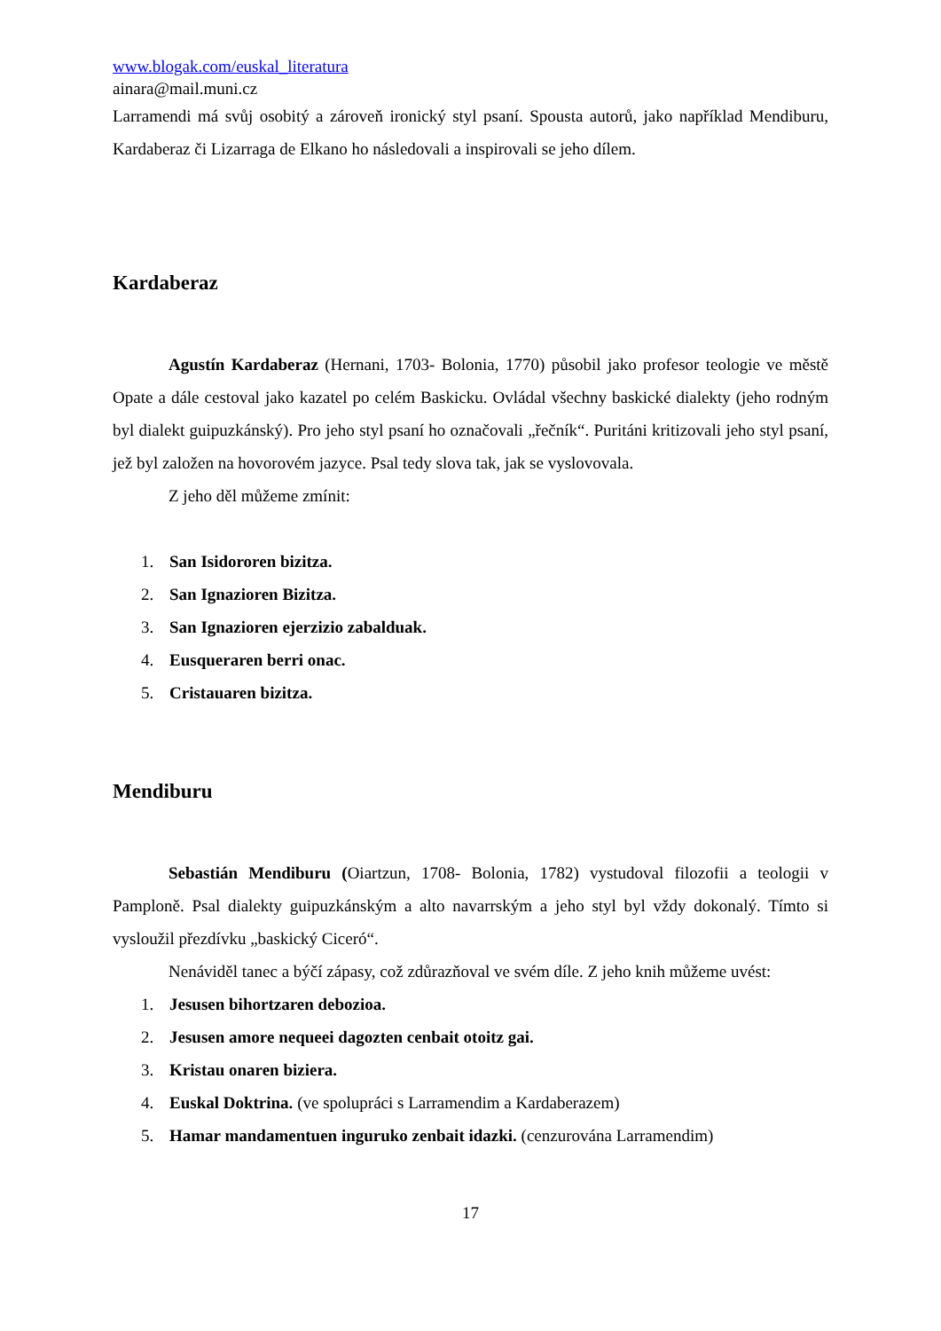www.blogak.com/euskal_literatura
ainara@mail.muni.cz
Larramendi má svůj osobitý a zároveň ironický styl psaní. Spousta autorů, jako například Mendiburu, Kardaberaz či Lizarraga de Elkano ho následovali a inspirovali se jeho dílem.
Kardaberaz
Agustín Kardaberaz (Hernani, 1703- Bolonia, 1770) působil jako profesor teologie ve městě Opate a dále cestoval jako kazatel po celém Baskicku. Ovládal všechny baskické dialekty (jeho rodným byl dialekt guipuzkánský). Pro jeho styl psaní ho označovali „řečník“. Puritáni kritizovali jeho styl psaní, jež byl založen na hovorovém jazyce. Psal tedy slova tak, jak se vyslovovala.
Z jeho děl můžeme zmínit:
1. San Isidororen bizitza.
2. San Ignazioren Bizitza.
3. San Ignazioren ejerzizio zabalduak.
4. Eusqueraren berri onac.
5. Cristauaren bizitza.
Mendiburu
Sebastián Mendiburu (Oiartzun, 1708- Bolonia, 1782) vystudoval filozofii a teologii v Pamploně. Psal dialekty guipuzkánským a alto navarrským a jeho styl byl vždy dokonalý. Tímto si vysloužil přezdívku „baskický Ciceró“.
Nenáviděl tanec a býčí zápasy, což zdůrazňoval ve svém díle. Z jeho knih můžeme uvést:
1. Jesusen bihortzaren debozioa.
2. Jesusen amore nequeei dagozten cenbait otoitz gai.
3. Kristau onaren biziera.
4. Euskal Doktrina. (ve spolupráci s Larramendim a Kardaberazem)
5. Hamar mandamentuen inguruko zenbait idazki. (cenzurována Larramendim)
17